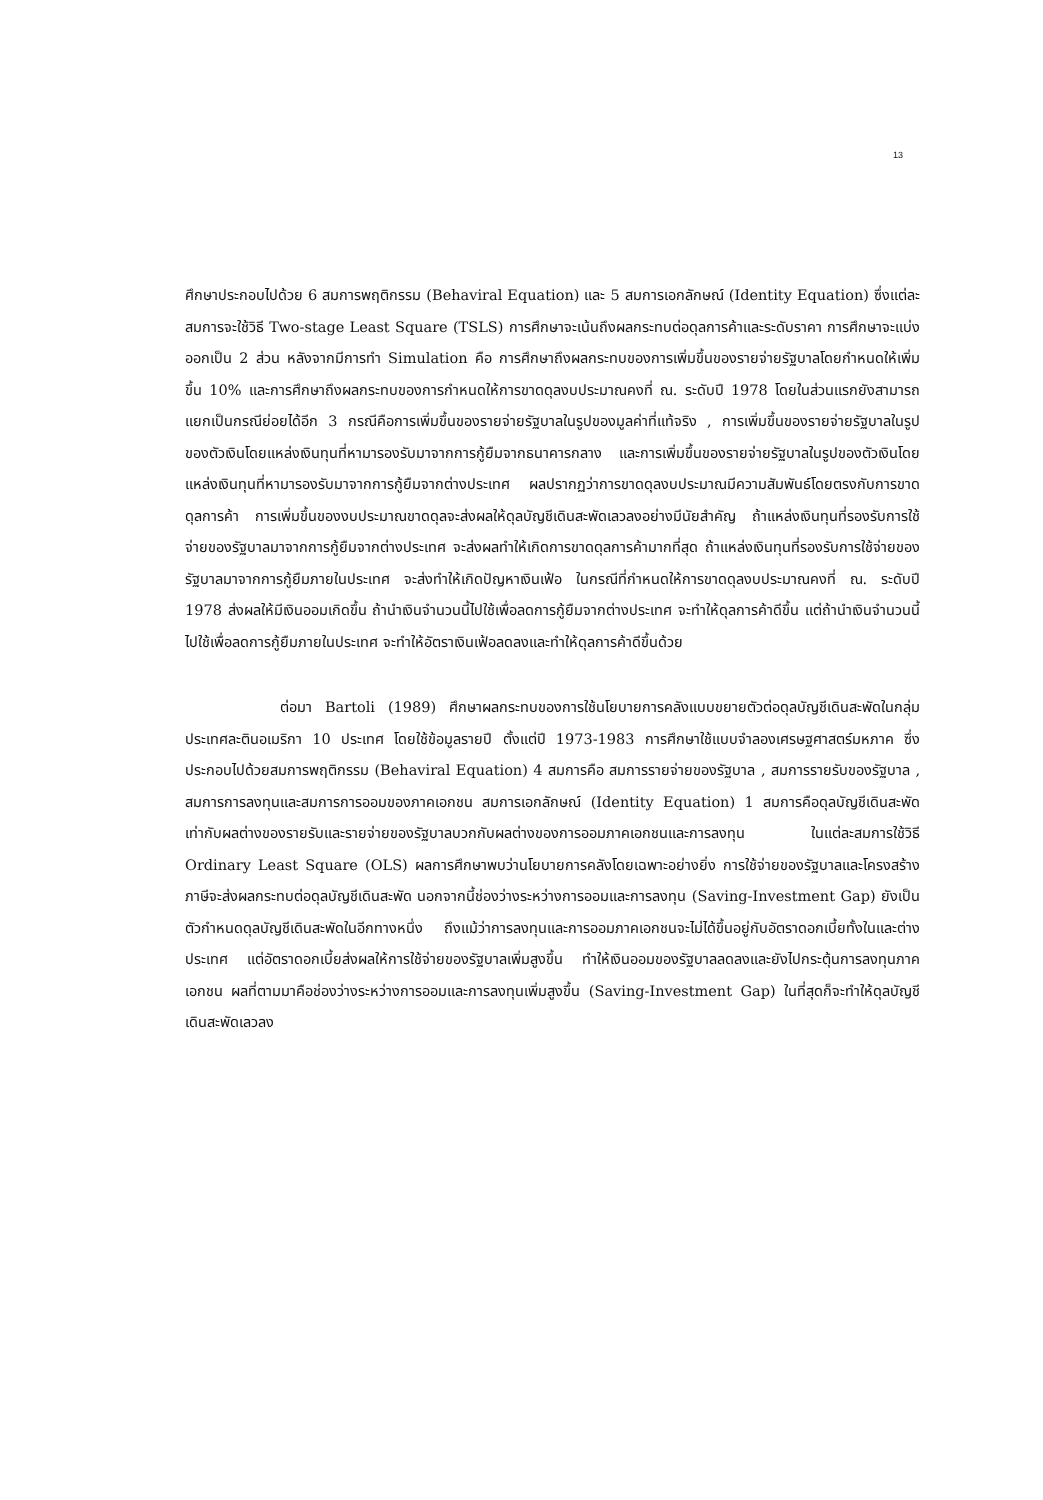13
ศึกษาประกอบไปด้วย 6 สมการพฤติกรรม (Behaviral Equation) และ 5 สมการเอกลักษณ์ (Identity Equation) ซึ่งแต่ละสมการจะใช้วิธี Two-stage Least Square (TSLS) การศึกษาจะเน้นถึงผลกระทบต่อดุลการค้าและระดับราคา การศึกษาจะแบ่งออกเป็น 2 ส่วน หลังจากมีการทำ Simulation คือ การศึกษาถึงผลกระทบของการเพิ่มขึ้นของรายจ่ายรัฐบาลโดยกำหนดให้เพิ่มขึ้น 10% และการศึกษาถึงผลกระทบของการกำหนดให้การขาดดุลงบประมาณคงที่ ณ. ระดับปี 1978 โดยในส่วนแรกยังสามารถแยกเป็นกรณีย่อยได้อีก 3 กรณีคือการเพิ่มขึ้นของรายจ่ายรัฐบาลในรูปของมูลค่าที่แท้จริง , การเพิ่มขึ้นของรายจ่ายรัฐบาลในรูปของตัวเงินโดยแหล่งเงินทุนที่หามารองรับมาจากการกู้ยืมจากธนาคารกลาง และการเพิ่มขึ้นของรายจ่ายรัฐบาลในรูปของตัวเงินโดยแหล่งเงินทุนที่หามารองรับมาจากการกู้ยืมจากต่างประเทศ ผลปรากฏว่าการขาดดุลงบประมาณมีความสัมพันธ์โดยตรงกับการขาดดุลการค้า การเพิ่มขึ้นของงบประมาณขาดดุลจะส่งผลให้ดุลบัญชีเดินสะพัดเลวลงอย่างมีนัยสำคัญ ถ้าแหล่งเงินทุนที่รองรับการใช้จ่ายของรัฐบาลมาจากการกู้ยืมจากต่างประเทศ จะส่งผลทำให้เกิดการขาดดุลการค้ามากที่สุด ถ้าแหล่งเงินทุนที่รองรับการใช้จ่ายของรัฐบาลมาจากการกู้ยืมภายในประเทศ จะส่งทำให้เกิดปัญหาเงินเฟ้อ ในกรณีที่กำหนดให้การขาดดุลงบประมาณคงที่ ณ. ระดับปี 1978 ส่งผลให้มีเงินออมเกิดขึ้น ถ้านำเงินจำนวนนี้ไปใช้เพื่อลดการกู้ยืมจากต่างประเทศ จะทำให้ดุลการค้าดีขึ้น แต่ถ้านำเงินจำนวนนี้ไปใช้เพื่อลดการกู้ยืมภายในประเทศ จะทำให้อัตราเงินเฟ้อลดลงและทำให้ดุลการค้าดีขึ้นด้วย
ต่อมา Bartoli (1989) ศึกษาผลกระทบของการใช้นโยบายการคลังแบบขยายตัวต่อดุลบัญชีเดินสะพัดในกลุ่มประเทศละตินอเมริกา 10 ประเทศ โดยใช้ข้อมูลรายปี ตั้งแต่ปี 1973-1983 การศึกษาใช้แบบจำลองเศรษฐศาสตร์มหภาค ซึ่งประกอบไปด้วยสมการพฤติกรรม (Behaviral Equation) 4 สมการคือ สมการรายจ่ายของรัฐบาล , สมการรายรับของรัฐบาล , สมการการลงทุนและสมการการออมของภาคเอกชน สมการเอกลักษณ์ (Identity Equation) 1 สมการคือดุลบัญชีเดินสะพัดเท่ากับผลต่างของรายรับและรายจ่ายของรัฐบาลบวกกับผลต่างของการออมภาคเอกชนและการลงทุน ในแต่ละสมการใช้วิธี Ordinary Least Square (OLS) ผลการศึกษาพบว่านโยบายการคลังโดยเฉพาะอย่างยิ่ง การใช้จ่ายของรัฐบาลและโครงสร้างภาษีจะส่งผลกระทบต่อดุลบัญชีเดินสะพัด นอกจากนี้ช่องว่างระหว่างการออมและการลงทุน (Saving-Investment Gap) ยังเป็นตัวกำหนดดุลบัญชีเดินสะพัดในอีกทางหนึ่ง ถึงแม้ว่าการลงทุนและการออมภาคเอกชนจะไม่ได้ขึ้นอยู่กับอัตราดอกเบี้ยทั้งในและต่างประเทศ แต่อัตราดอกเบี้ยส่งผลให้การใช้จ่ายของรัฐบาลเพิ่มสูงขึ้น ทำให้เงินออมของรัฐบาลลดลงและยังไปกระตุ้นการลงทุนภาคเอกชน ผลที่ตามมาคือช่องว่างระหว่างการออมและการลงทุนเพิ่มสูงขึ้น (Saving-Investment Gap) ในที่สุดก็จะทำให้ดุลบัญชีเดินสะพัดเลวลง